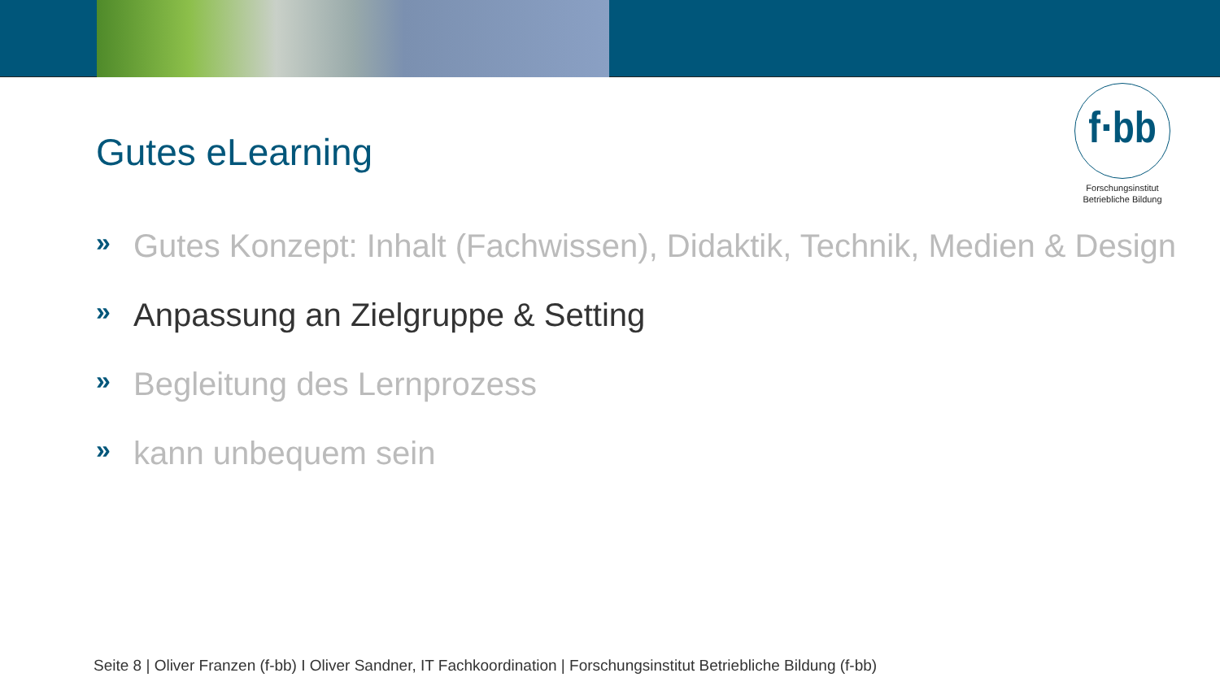f·bb
Forschungsinstitut
Betriebliche Bildung
Gutes eLearning
» Gutes Konzept: Inhalt (Fachwissen), Didaktik, Technik, Medien & Design
» Anpassung an Zielgruppe & Setting
» Begleitung des Lernprozess
» kann unbequem sein
Seite 8 | Oliver Franzen (f-bb) I Oliver Sandner, IT Fachkoordination | Forschungsinstitut Betriebliche Bildung (f-bb)